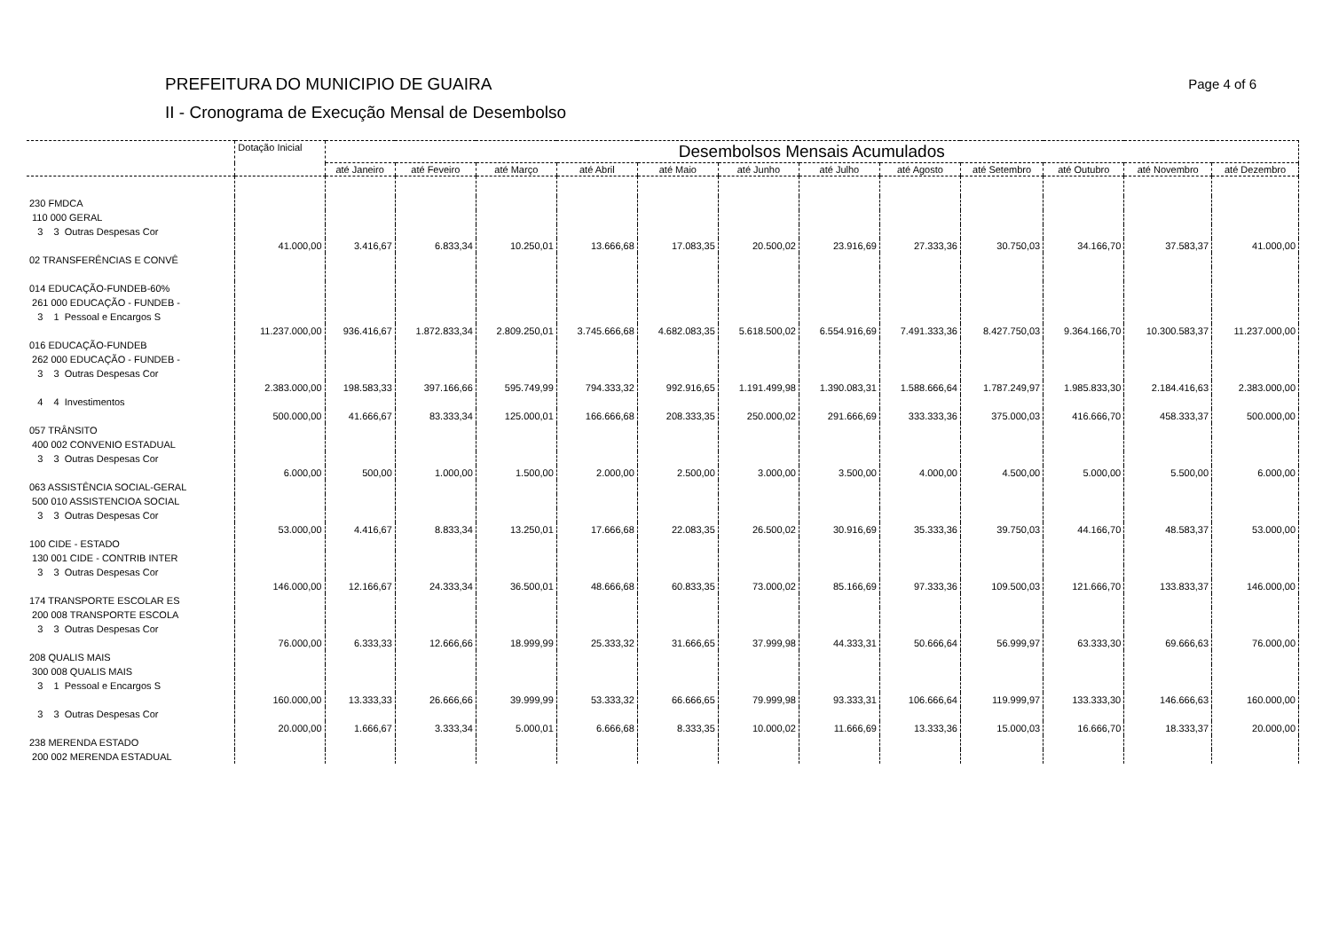PREFEITURA DO MUNICIPIO DE GUAIRA
II - Cronograma de Execução Mensal de Desembolso
Page 4 of 6
| | Dotação Inicial | Desembolsos Mensais Acumulados | | | | | | | | | | | |
| --- | --- | --- | --- | --- | --- | --- | --- | --- | --- | --- | --- | --- | --- |
| | | até Janeiro | até Feveiro | até Março | até Abril | até Maio | até Junho | até Julho | até Agosto | até Setembro | até Outubro | até Novembro | até Dezembro |
| 230 FMDCA | | | | | | | | | | | | | |
| 110 000 GERAL | | | | | | | | | | | | | |
| 3 3 Outras Despesas Cor | | | | | | | | | | | | | |
| | 41.000,00 | 3.416,67 | 6.833,34 | 10.250,01 | 13.666,68 | 17.083,35 | 20.500,02 | 23.916,69 | 27.333,36 | 30.750,03 | 34.166,70 | 37.583,37 | 41.000,00 |
| 02 TRANSFERÊNCIAS E CONVÊ | | | | | | | | | | | | | |
| 014 EDUCAÇÃO-FUNDEB-60% | | | | | | | | | | | | | |
| 261 000 EDUCAÇÃO - FUNDEB - | | | | | | | | | | | | | |
| 3 1 Pessoal e Encargos S | | | | | | | | | | | | | |
| | 11.237.000,00 | 936.416,67 | 1.872.833,34 | 2.809.250,01 | 3.745.666,68 | 4.682.083,35 | 5.618.500,02 | 6.554.916,69 | 7.491.333,36 | 8.427.750,03 | 9.364.166,70 | 10.300.583,37 | 11.237.000,00 |
| 016 EDUCAÇÃO-FUNDEB | | | | | | | | | | | | | |
| 262 000 EDUCAÇÃO - FUNDEB - | | | | | | | | | | | | | |
| 3 3 Outras Despesas Cor | | | | | | | | | | | | | |
| | 2.383.000,00 | 198.583,33 | 397.166,66 | 595.749,99 | 794.333,32 | 992.916,65 | 1.191.499,98 | 1.390.083,31 | 1.588.666,64 | 1.787.249,97 | 1.985.833,30 | 2.184.416,63 | 2.383.000,00 |
| 4 4 Investimentos | | | | | | | | | | | | | |
| | 500.000,00 | 41.666,67 | 83.333,34 | 125.000,01 | 166.666,68 | 208.333,35 | 250.000,02 | 291.666,69 | 333.333,36 | 375.000,03 | 416.666,70 | 458.333,37 | 500.000,00 |
| 057 TRÂNSITO | | | | | | | | | | | | | |
| 400 002 CONVENIO ESTADUAL | | | | | | | | | | | | | |
| 3 3 Outras Despesas Cor | | | | | | | | | | | | | |
| | 6.000,00 | 500,00 | 1.000,00 | 1.500,00 | 2.000,00 | 2.500,00 | 3.000,00 | 3.500,00 | 4.000,00 | 4.500,00 | 5.000,00 | 5.500,00 | 6.000,00 |
| 063 ASSISTÊNCIA SOCIAL-GERAL | | | | | | | | | | | | | |
| 500 010 ASSISTENCIOA SOCIAL | | | | | | | | | | | | | |
| 3 3 Outras Despesas Cor | | | | | | | | | | | | | |
| | 53.000,00 | 4.416,67 | 8.833,34 | 13.250,01 | 17.666,68 | 22.083,35 | 26.500,02 | 30.916,69 | 35.333,36 | 39.750,03 | 44.166,70 | 48.583,37 | 53.000,00 |
| 100 CIDE - ESTADO | | | | | | | | | | | | | |
| 130 001 CIDE - CONTRIB INTER | | | | | | | | | | | | | |
| 3 3 Outras Despesas Cor | | | | | | | | | | | | | |
| | 146.000,00 | 12.166,67 | 24.333,34 | 36.500,01 | 48.666,68 | 60.833,35 | 73.000,02 | 85.166,69 | 97.333,36 | 109.500,03 | 121.666,70 | 133.833,37 | 146.000,00 |
| 174 TRANSPORTE ESCOLAR ES | | | | | | | | | | | | | |
| 200 008 TRANSPORTE ESCOLA | | | | | | | | | | | | | |
| 3 3 Outras Despesas Cor | | | | | | | | | | | | | |
| | 76.000,00 | 6.333,33 | 12.666,66 | 18.999,99 | 25.333,32 | 31.666,65 | 37.999,98 | 44.333,31 | 50.666,64 | 56.999,97 | 63.333,30 | 69.666,63 | 76.000,00 |
| 208 QUALIS MAIS | | | | | | | | | | | | | |
| 300 008 QUALIS MAIS | | | | | | | | | | | | | |
| 3 1 Pessoal e Encargos S | | | | | | | | | | | | | |
| | 160.000,00 | 13.333,33 | 26.666,66 | 39.999,99 | 53.333,32 | 66.666,65 | 79.999,98 | 93.333,31 | 106.666,64 | 119.999,97 | 133.333,30 | 146.666,63 | 160.000,00 |
| 3 3 Outras Despesas Cor | | | | | | | | | | | | | |
| | 20.000,00 | 1.666,67 | 3.333,34 | 5.000,01 | 6.666,68 | 8.333,35 | 10.000,02 | 11.666,69 | 13.333,36 | 15.000,03 | 16.666,70 | 18.333,37 | 20.000,00 |
| 238 MERENDA ESTADO | | | | | | | | | | | | | |
| 200 002 MERENDA ESTADUAL | | | | | | | | | | | | | |